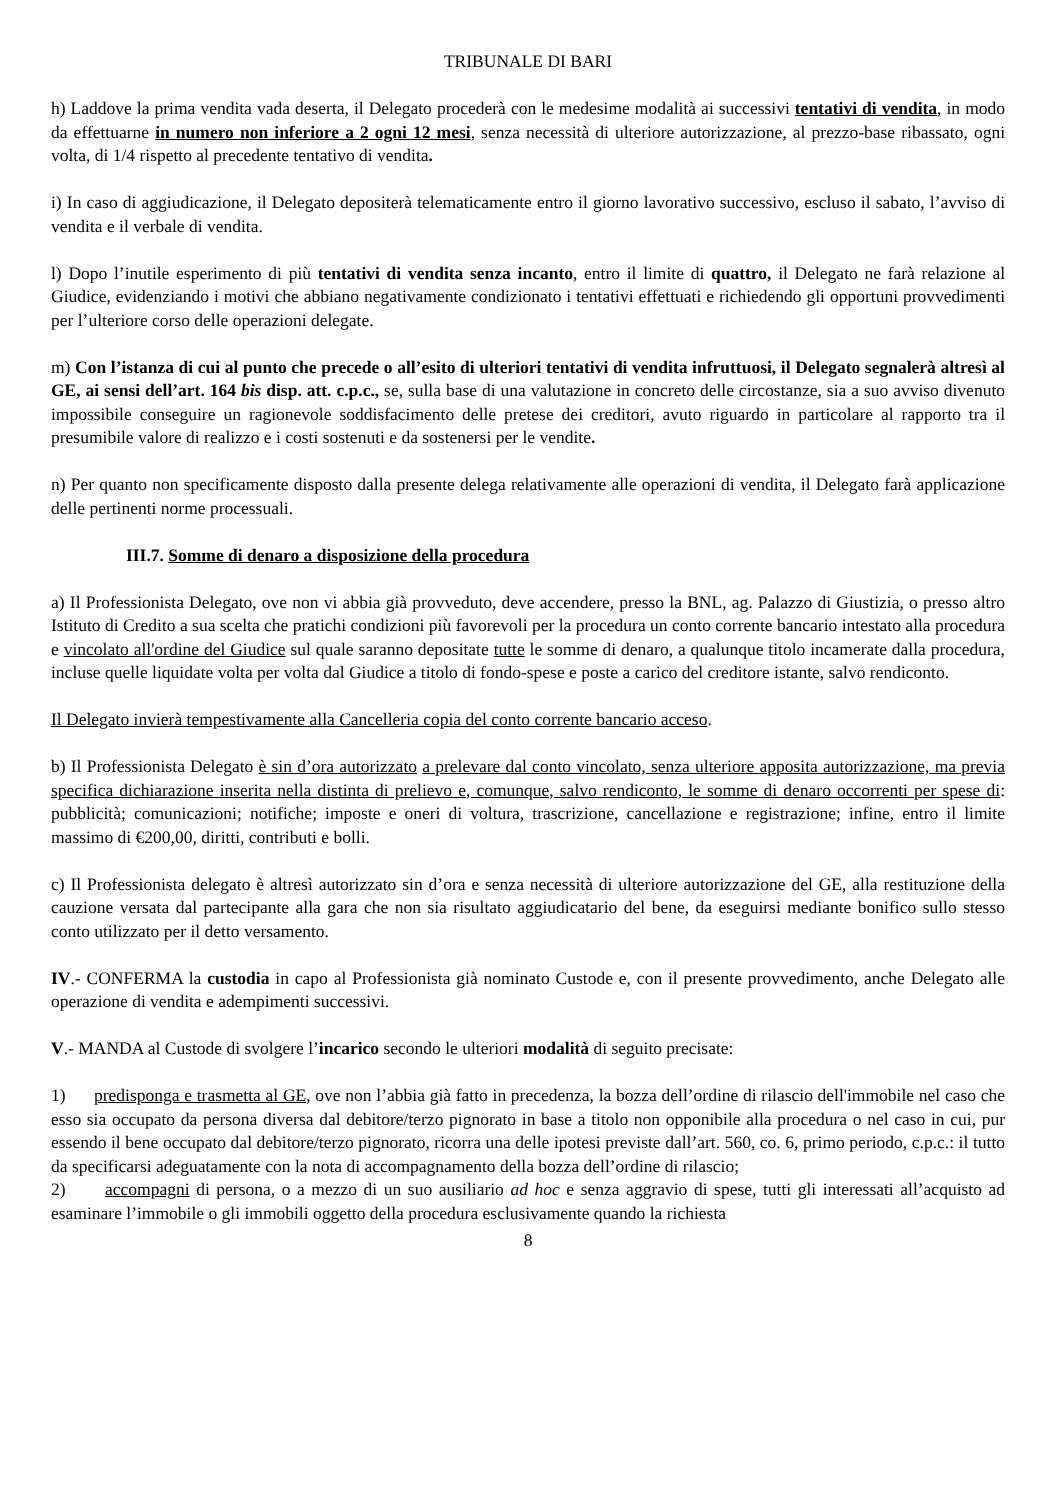TRIBUNALE DI BARI
h) Laddove la prima vendita vada deserta, il Delegato procederà con le medesime modalità ai successivi tentativi di vendita, in modo da effettuarne in numero non inferiore a 2 ogni 12 mesi, senza necessità di ulteriore autorizzazione, al prezzo-base ribassato, ogni volta, di 1/4 rispetto al precedente tentativo di vendita.
i) In caso di aggiudicazione, il Delegato depositerà telematicamente entro il giorno lavorativo successivo, escluso il sabato, l’avviso di vendita e il verbale di vendita.
l) Dopo l’inutile esperimento di più tentativi di vendita senza incanto, entro il limite di quattro, il Delegato ne farà relazione al Giudice, evidenziando i motivi che abbiano negativamente condizionato i tentativi effettuati e richiedendo gli opportuni provvedimenti per l’ulteriore corso delle operazioni delegate.
m) Con l’istanza di cui al punto che precede o all’esito di ulteriori tentativi di vendita infruttuosi, il Delegato segnalerà altresì al GE, ai sensi dell’art. 164 bis disp. att. c.p.c., se, sulla base di una valutazione in concreto delle circostanze, sia a suo avviso divenuto impossibile conseguire un ragionevole soddisfacimento delle pretese dei creditori, avuto riguardo in particolare al rapporto tra il presumibile valore di realizzo e i costi sostenuti e da sostenersi per le vendite.
n) Per quanto non specificamente disposto dalla presente delega relativamente alle operazioni di vendita, il Delegato farà applicazione delle pertinenti norme processuali.
III.7. Somme di denaro a disposizione della procedura
a) Il Professionista Delegato, ove non vi abbia già provveduto, deve accendere, presso la BNL, ag. Palazzo di Giustizia, o presso altro Istituto di Credito a sua scelta che pratichi condizioni più favorevoli per la procedura un conto corrente bancario intestato alla procedura e vincolato all'ordine del Giudice sul quale saranno depositate tutte le somme di denaro, a qualunque titolo incamerate dalla procedura, incluse quelle liquidate volta per volta dal Giudice a titolo di fondo-spese e poste a carico del creditore istante, salvo rendiconto.
Il Delegato invierà tempestivamente alla Cancelleria copia del conto corrente bancario acceso.
b) Il Professionista Delegato è sin d’ora autorizzato a prelevare dal conto vincolato, senza ulteriore apposita autorizzazione, ma previa specifica dichiarazione inserita nella distinta di prelievo e, comunque, salvo rendiconto, le somme di denaro occorrenti per spese di: pubblicità; comunicazioni; notifiche; imposte e oneri di voltura, trascrizione, cancellazione e registrazione; infine, entro il limite massimo di €200,00, diritti, contributi e bolli.
c) Il Professionista delegato è altresì autorizzato sin d’ora e senza necessità di ulteriore autorizzazione del GE, alla restituzione della cauzione versata dal partecipante alla gara che non sia risultato aggiudicatario del bene, da eseguirsi mediante bonifico sullo stesso conto utilizzato per il detto versamento.
IV.- CONFERMA la custodia in capo al Professionista già nominato Custode e, con il presente provvedimento, anche Delegato alle operazione di vendita e adempimenti successivi.
V.- MANDA al Custode di svolgere l’incarico secondo le ulteriori modalità di seguito precisate:
1) predisponga e trasmetta al GE, ove non l’abbia già fatto in precedenza, la bozza dell’ordine di rilascio dell'immobile nel caso che esso sia occupato da persona diversa dal debitore/terzo pignorato in base a titolo non opponibile alla procedura o nel caso in cui, pur essendo il bene occupato dal debitore/terzo pignorato, ricorra una delle ipotesi previste dall’art. 560, co. 6, primo periodo, c.p.c.: il tutto da specificarsi adeguatamente con la nota di accompagnamento della bozza dell’ordine di rilascio;
2) accompagni di persona, o a mezzo di un suo ausiliario ad hoc e senza aggravio di spese, tutti gli interessati all’acquisto ad esaminare l’immobile o gli immobili oggetto della procedura esclusivamente quando la richiesta
8